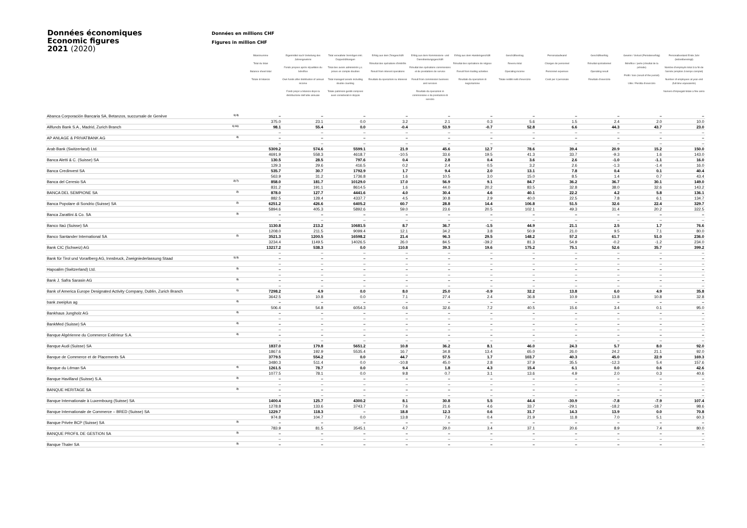Données économiques
Economic figures
2021 (2020)
Données en millions CHF
Figures in million CHF
| | | Bilanzsumme Total du bilan Balance sheet total Totale di bilancio | Eigenmittel nach Verteilung des Jahresgewinns Fonds propres après répartition du bénéfice Own funds after distribution of annual income Fondi propri a bilancio dopo la distribuzione dell'utile annuale | Total verwaltete Vermögen inkl. Doppelzählungen Total des avoirs administrés y.c. prises en compte doubles Total managed assets including double counting Totale patrimoni gestiti compresi averi considerati in doppio | Erfolg aus dem Zinsgeschäft Résultat des opérations d'intérêts Result from interest operations Risultato da operazioni su interessi | Erfolg aus dem Kommissions- und Dienstleistungsgeschäft Résultat des opérations commissions et de prestations de service Result from commission business and services Risultato da operazioni in commissione e da prestazioni di servizio | Erfolg aus dem Handelsgeschäft Résultat des opérations de négoce Result from trading activities Risultato da operazioni di negoziazione | Geschäftsertrag Revenu total Operating income Totale redditi netti d'esercizio | Personalaufwand Charges de personnel Personnel expenses Costi per il personale | Geschäftserfolg Résultat opérationnel Operating result Risultato d'esercizio | Gewinn / Verlust (Periodenerfolg) Bénéfice / perte (résultat de la période) Profit / loss (result of the period) Utile / Perdita d'esercizio | Personalbestand Ende Jahr (teilzeitbereinigt) Nombre d'employés total à la fin de l'année (emplois à temps complet) Number of employees at year-end (full time equivalents) Numero d'impiegati totale a fine anno |
| --- | --- | --- | --- | --- | --- | --- | --- | --- | --- | --- | --- | --- |
| Abanca Corporación Bancaria SA, Betanzos, succursale de Genève | 1) 3) | – | – | – | – | – | – | – | – | – | – | – |
| | | 375.0 | 23.1 | 0.0 | 3.2 | 2.1 | 0.3 | 5.6 | 1.5 | 2.4 | 2.0 | 10.0 |
| Allfunds Bank S.A., Madrid, Zurich Branch | 1) 11) | 98.1 | 55.4 | 0.0 | -0.4 | 53.9 | -0.7 | 52.8 | 6.6 | 44.3 | 43.7 | 23.0 |
| | | – | – | – | – | – | – | – | – | – | – | – |
| AP ANLAGE & PRIVATBANK AG | 3) | – | – | – | – | – | – | – | – | – | – | – |
| | | – | – | – | – | – | – | – | – | – | – | – |
| Arab Bank (Switzerland) Ltd. | | 5309.2 | 574.6 | 5599.1 | 21.9 | 45.6 | 12.7 | 78.6 | 39.4 | 20.9 | 15.2 | 150.0 |
| | | 4691.9 | 558.3 | 4618.7 | -10.5 | 33.6 | 19.5 | 41.3 | 33.7 | -9.3 | 1.6 | 143.0 |
| Banca Aletti & C. (Suisse) SA | | 130.5 | 28.5 | 797.6 | 0.4 | 2.8 | 0.4 | 3.6 | 2.6 | -1.0 | -1.1 | 16.0 |
| | | 129.3 | 29.6 | 416.5 | 0.2 | 2.4 | 0.5 | 3.2 | 2.6 | -1.3 | -1.4 | 16.0 |
| Banca Credinvest SA | | 535.7 | 30.7 | 1792.9 | 1.7 | 9.4 | 2.0 | 13.1 | 7.8 | 0.4 | 0.1 | 40.4 |
| | | 563.9 | 31.2 | 1736.8 | 1.6 | 10.5 | 3.0 | 15.0 | 8.5 | 1.4 | 0.7 | 43.4 |
| Banca del Ceresio SA | 2) 7) | 858.0 | 181.7 | 10129.0 | 17.0 | 56.9 | 9.1 | 84.7 | 36.2 | 36.7 | 30.1 | 149.0 |
| | | 831.2 | 191.1 | 8614.5 | 1.6 | 44.0 | 20.2 | 83.5 | 32.8 | 38.0 | 32.6 | 143.2 |
| BANCA DEL SEMPIONE SA | 2) | 878.0 | 127.7 | 4441.6 | 4.0 | 30.4 | 4.6 | 40.1 | 22.2 | 4.2 | 5.8 | 136.1 |
| | | 882.5 | 128.4 | 4337.7 | 4.5 | 30.8 | 2.9 | 40.0 | 22.5 | 7.8 | 6.1 | 134.7 |
| Banca Popolare di Sondrio (Suisse) SA | 2) | 6251.2 | 426.6 | 6405.2 | 60.7 | 28.8 | 14.4 | 106.8 | 51.5 | 32.6 | 22.4 | 329.7 |
| | | 5894.6 | 405.3 | 5892.6 | 59.0 | 23.6 | 20.5 | 102.1 | 49.3 | 31.4 | 20.2 | 322.5 |
| Banca Zarattini & Co. SA | 3) | – | – | – | – | – | – | – | – | – | – | – |
| | | – | – | – | – | – | – | – | – | – | – | – |
| Banco Itaú (Suisse) SA | | 1130.8 | 213.2 | 10681.5 | 8.7 | 36.7 | -1.5 | 44.9 | 21.1 | 2.5 | 1.7 | 76.6 |
| | | 1208.0 | 211.5 | 9099.4 | 12.1 | 34.2 | 3.8 | 50.9 | 21.0 | 9.5 | 7.1 | 80.0 |
| Banco Santander International SA | 2) | 3521.3 | 1200.5 | 16598.2 | 21.4 | 96.3 | 29.5 | 148.2 | 57.2 | 61.7 | 51.0 | 236.0 |
| | | 3234.4 | 1149.5 | 14026.5 | 26.0 | 84.5 | -39.2 | 81.3 | 54.9 | -0.2 | -1.2 | 234.0 |
| Bank CIC (Schweiz) AG | | 13217.2 | 538.3 | 0.0 | 110.8 | 39.3 | 19.6 | 175.2 | 75.1 | 52.6 | 35.7 | 399.2 |
| | | – | – | – | – | – | – | – | – | – | – | – |
| Bank für Tirol und Vorarlberg AG, Innsbruck, Zweigniederlassung Staad | 1) 3) | – | – | – | – | – | – | – | – | – | – | – |
| | | – | – | – | – | – | – | – | – | – | – | – |
| Hapoalim (Switzerland) Ltd. | 3) | – | – | – | – | – | – | – | – | – | – | – |
| | | – | – | – | – | – | – | – | – | – | – | – |
| Bank J. Safra Sarasin AG | 3) | – | – | – | – | – | – | – | – | – | – | – |
| | | – | – | – | – | – | – | – | – | – | – | – |
| Bank of America Europe Designated Activity Company, Dublin, Zurich Branch | 1) | 7298.2 | 4.9 | 0.0 | 8.0 | 25.0 | -0.9 | 32.2 | 13.8 | 6.0 | 4.9 | 35.8 |
| | | 3642.5 | 10.8 | 0.0 | 7.1 | 27.4 | 2.4 | 36.8 | 10.9 | 13.8 | 10.8 | 32.8 |
| bank zweiplus ag | 3) | – | – | – | – | – | – | – | – | – | – | – |
| | | 506.4 | 54.8 | 6054.3 | 0.6 | 32.6 | 7.2 | 40.5 | 15.6 | 3.4 | 0.1 | 95.0 |
| Bankhaus Jungholz AG | 3) | – | – | – | – | – | – | – | – | – | – | – |
| | | – | – | – | – | – | – | – | – | – | – | – |
| BankMed (Suisse) SA | 3) | – | – | – | – | – | – | – | – | – | – | – |
| | | – | – | – | – | – | – | – | – | – | – | – |
| Banque Algérienne du Commerce Extérieur S.A. | 3) | – | – | – | – | – | – | – | – | – | – | – |
| | | – | – | – | – | – | – | – | – | – | – | – |
| Banque Audi (Suisse) SA | | 1837.0 | 179.8 | 5651.2 | 10.8 | 36.2 | 8.1 | 46.0 | 24.3 | 5.7 | 8.0 | 92.0 |
| | | 1867.6 | 192.9 | 5535.4 | 16.7 | 34.8 | 13.4 | 65.0 | 26.0 | 24.2 | 21.1 | 92.0 |
| Banque de Commerce et de Placements SA | | 3779.5 | 554.2 | 0.0 | 44.7 | 57.5 | 1.7 | 103.7 | 40.3 | 45.0 | 22.9 | 169.3 |
| | | 3480.3 | 511.4 | 0.0 | -10.8 | 45.0 | 2.8 | 37.9 | 35.5 | -12.3 | 5.4 | 157.6 |
| Banque du Léman SA | 4) | 1261.5 | 78.7 | 0.0 | 9.4 | 1.8 | 4.3 | 15.4 | 6.1 | 0.0 | 0.6 | 42.6 |
| | | 1077.5 | 78.1 | 0.0 | 9.8 | 0.7 | 3.1 | 13.6 | 4.9 | 2.0 | 0.3 | 40.6 |
| Banque Havilland (Suisse) S.A. | 3) | – | – | – | – | – | – | – | – | – | – | – |
| | | – | – | – | – | – | – | – | – | – | – | – |
| BANQUE HERITAGE SA | 3) | – | – | – | – | – | – | – | – | – | – | – |
| | | – | – | – | – | – | – | – | – | – | – | – |
| Banque Internationale à Luxembourg (Suisse) SA | | 1400.4 | 125.7 | 4300.2 | 8.1 | 30.8 | 5.5 | 44.4 | -30.9 | -7.8 | -7.9 | 107.4 |
| | | 1278.8 | 133.6 | 3743.7 | 7.6 | 21.6 | 4.6 | 33.7 | -29.1 | -18.2 | -18.7 | 98.6 |
| Banque Internationale de Commerce – BRED (Suisse) SA | | 1229.7 | 118.3 | – | 18.8 | 12.3 | 0.6 | 31.7 | 14.3 | 13.9 | 0.0 | 70.8 |
| | | 974.8 | 104.7 | 0.0 | 13.8 | 7.6 | 0.4 | 21.9 | 11.8 | 7.0 | 5.1 | 60.3 |
| Banque Privée BCP (Suisse) SA | 3) | – | – | – | – | – | – | – | – | – | – | – |
| | | 783.9 | 81.5 | 3545.1 | 4.7 | 29.0 | 3.4 | 37.1 | 20.6 | 8.9 | 7.4 | 80.0 |
| BANQUE PROFIL DE GESTION SA | 3) | – | – | – | – | – | – | – | – | – | – | – |
| | | – | – | – | – | – | – | – | – | – | – | – |
| Banque Thaler SA | 3) | – | – | – | – | – | – | – | – | – | – | – |